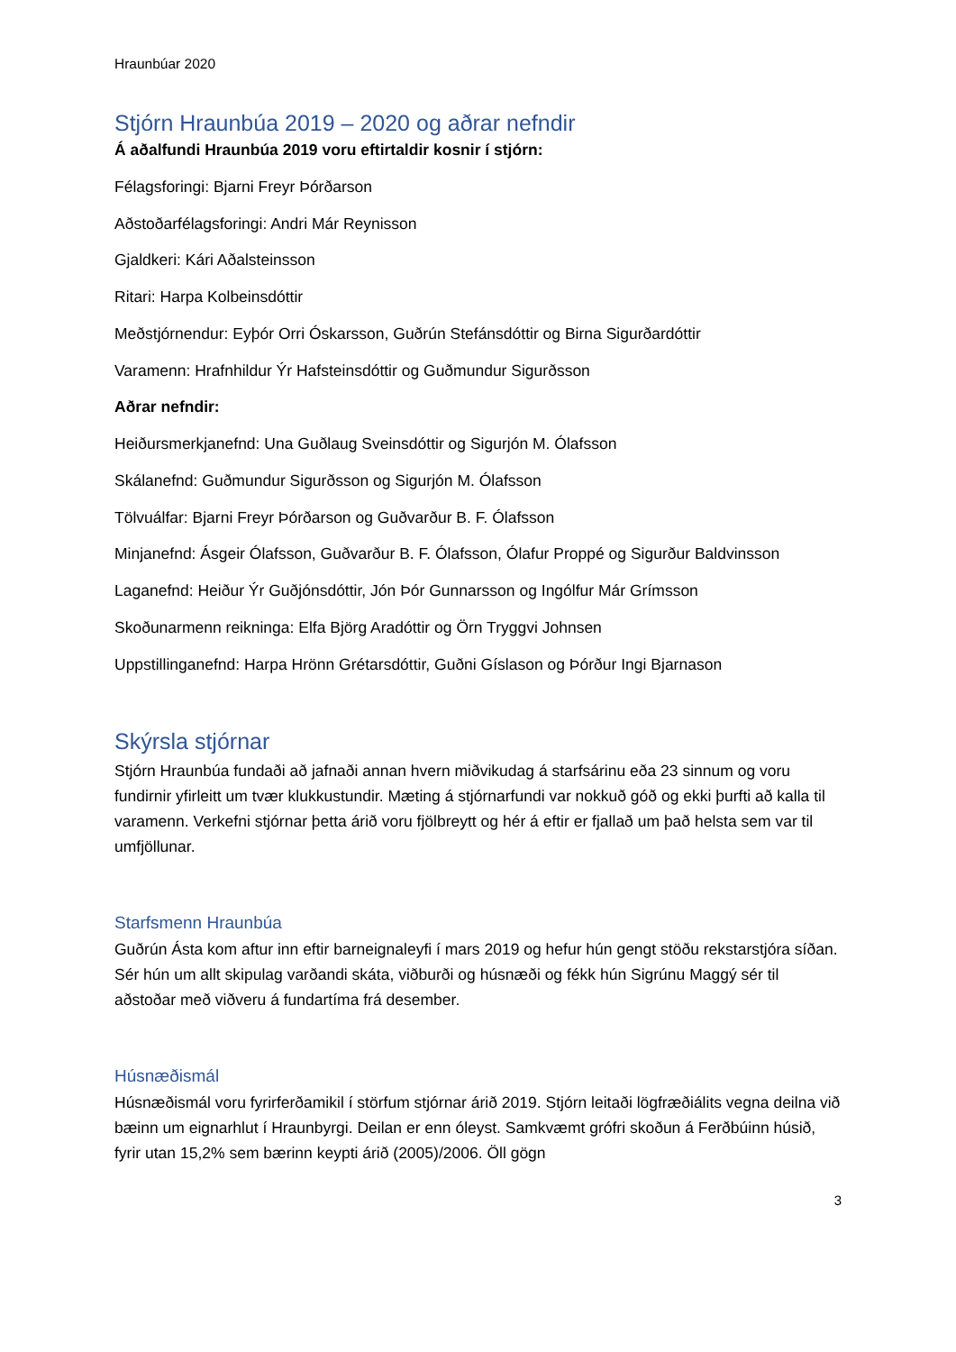Hraunbúar 2020
Stjórn Hraunbúa 2019 – 2020 og aðrar nefndir
Á aðalfundi Hraunbúa 2019 voru eftirtaldir kosnir í stjórn:
Félagsforingi: Bjarni Freyr Þórðarson
Aðstoðarfélagsforingi: Andri Már Reynisson
Gjaldkeri: Kári Aðalsteinsson
Ritari: Harpa Kolbeinsdóttir
Meðstjórnendur: Eyþór Orri Óskarsson, Guðrún Stefánsdóttir og Birna Sigurðardóttir
Varamenn: Hrafnhildur Ýr Hafsteinsdóttir og Guðmundur Sigurðsson
Aðrar nefndir:
Heiðursmerkjanefnd: Una Guðlaug Sveinsdóttir og Sigurjón M. Ólafsson
Skálanefnd: Guðmundur Sigurðsson og Sigurjón M. Ólafsson
Tölvuálfar: Bjarni Freyr Þórðarson og Guðvarður B. F. Ólafsson
Minjanefnd: Ásgeir Ólafsson, Guðvarður B. F. Ólafsson, Ólafur Proppé og Sigurður Baldvinsson
Laganefnd: Heiður Ýr Guðjónsdóttir, Jón Þór Gunnarsson og Ingólfur Már Grímsson
Skoðunarmenn reikninga: Elfa Björg Aradóttir og Örn Tryggvi Johnsen
Uppstillinganefnd: Harpa Hrönn Grétarsdóttir, Guðni Gíslason og Þórður Ingi Bjarnason
Skýrsla stjórnar
Stjórn Hraunbúa fundaði að jafnaði annan hvern miðvikudag á starfsárinu eða 23 sinnum og voru fundirnir yfirleitt um tvær klukkustundir. Mæting á stjórnarfundi var nokkuð góð og ekki þurfti að kalla til varamenn. Verkefni stjórnar þetta árið voru fjölbreytt og hér á eftir er fjallað um það helsta sem var til umfjöllunar.
Starfsmenn Hraunbúa
Guðrún Ásta kom aftur inn eftir barneignaleyfi í mars 2019 og hefur hún gengt stöðu rekstarstjóra síðan. Sér hún um allt skipulag varðandi skáta, viðburði og húsnæði og fékk hún Sigrúnu Maggý sér til aðstoðar með viðveru á fundartíma frá desember.
Húsnæðismál
Húsnæðismál voru fyrirferðamikil í störfum stjórnar árið 2019. Stjórn leitaði lögfræðiálits vegna deilna við bæinn um eignarhlut í Hraunbyrgi. Deilan er enn óleyst. Samkvæmt grófri skoðun á Ferðbúinn húsið, fyrir utan 15,2% sem bærinn keypti árið (2005)/2006. Öll gögn
3